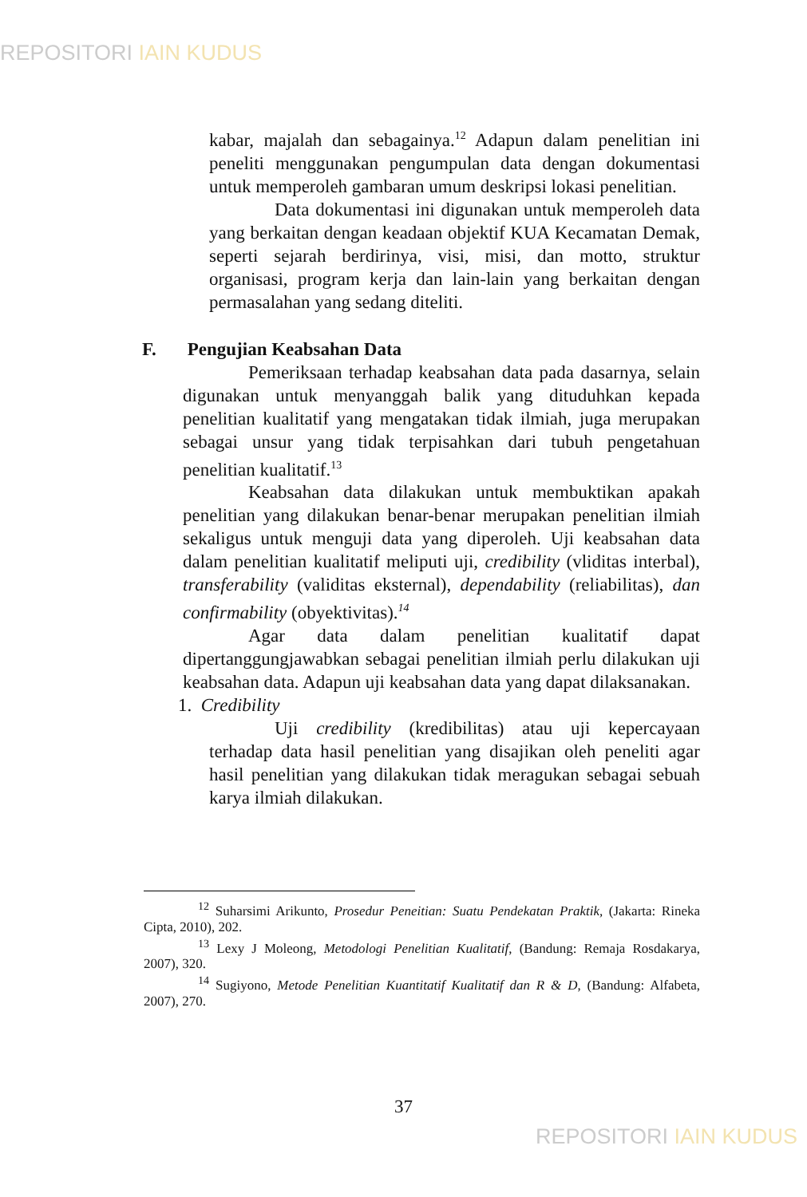REPOSITORI IAIN KUDUS
kabar, majalah dan sebagainya.<sup>12</sup> Adapun dalam penelitian ini peneliti menggunakan pengumpulan data dengan dokumentasi untuk memperoleh gambaran umum deskripsi lokasi penelitian.
Data dokumentasi ini digunakan untuk memperoleh data yang berkaitan dengan keadaan objektif KUA Kecamatan Demak, seperti sejarah berdirinya, visi, misi, dan motto, struktur organisasi, program kerja dan lain-lain yang berkaitan dengan permasalahan yang sedang diteliti.
F. Pengujian Keabsahan Data
Pemeriksaan terhadap keabsahan data pada dasarnya, selain digunakan untuk menyanggah balik yang dituduhkan kepada penelitian kualitatif yang mengatakan tidak ilmiah, juga merupakan sebagai unsur yang tidak terpisahkan dari tubuh pengetahuan penelitian kualitatif.<sup>13</sup>
Keabsahan data dilakukan untuk membuktikan apakah penelitian yang dilakukan benar-benar merupakan penelitian ilmiah sekaligus untuk menguji data yang diperoleh. Uji keabsahan data dalam penelitian kualitatif meliputi uji, credibility (vliditas interbal), transferability (validitas eksternal), dependability (reliabilitas), dan confirmability (obyektivitas).<sup>14</sup>
Agar data dalam penelitian kualitatif dapat dipertanggungjawabkan sebagai penelitian ilmiah perlu dilakukan uji keabsahan data. Adapun uji keabsahan data yang dapat dilaksanakan.
1. Credibility
Uji credibility (kredibilitas) atau uji kepercayaan terhadap data hasil penelitian yang disajikan oleh peneliti agar hasil penelitian yang dilakukan tidak meragukan sebagai sebuah karya ilmiah dilakukan.
<sup>12</sup> Suharsimi Arikunto, Prosedur Peneitian: Suatu Pendekatan Praktik, (Jakarta: Rineka Cipta, 2010), 202.
<sup>13</sup> Lexy J Moleong, Metodologi Penelitian Kualitatif, (Bandung: Remaja Rosdakarya, 2007), 320.
<sup>14</sup> Sugiyono, Metode Penelitian Kuantitatif Kualitatif dan R & D, (Bandung: Alfabeta, 2007), 270.
37
REPOSITORI IAIN KUDUS